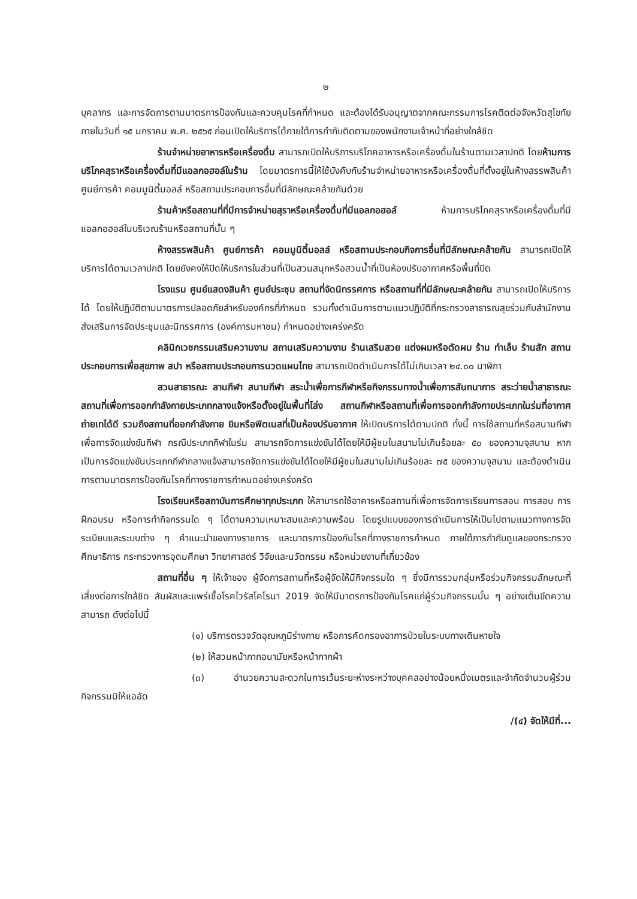๒
บุคลากร และการจัดการตามมาตรการป้องกันและควบคุมโรคที่กำหนด และต้องได้รับอนุญาตจากคณะกรรมการโรคติดต่อจังหวัดสุโขทัย ภายในวันที่ ๑๕ มกราคม พ.ศ. ๒๕๖๕ ก่อนเปิดให้บริการได้ภายใต้การกำกับติดตามของพนักงานเจ้าหน้าที่อย่างใกล้ชิด
ร้านจำหน่ายอาหารหรือเครื่องดื่ม สามารถเปิดให้บริการบริโภคอาหารหรือเครื่องดื่มในร้านตามเวลาปกติ โดยห้ามการบริโภคสุราหรือเครื่องดื่มที่มีแอลกอฮอล์ในร้าน โดยมาตรการนี้ให้ใช้บังคับกับร้านจำหน่ายอาหารหรือเครื่องดื่มที่ตั้งอยู่ในห้างสรรพสินค้า ศูนย์การค้า คอมมูนิตี้มอลล์ หรือสถานประกอบการอื่นที่มีลักษณะคล้ายกันด้วย
ร้านค้าหรือสถานที่ที่มีการจำหน่ายสุราหรือเครื่องดื่มที่มีแอลกอฮอล์ ห้ามการบริโภคสุราหรือเครื่องดื่มที่มีแอลกอฮอล์ในบริเวณร้านหรือสถานที่นั้น ๆ
ห้างสรรพสินค้า ศูนย์การค้า คอมมูนิตี้มอลล์ หรือสถานประกอบกิจการอื่นที่มีลักษณะคล้ายกัน สามารถเปิดให้บริการได้ตามเวลาปกติ โดยยังคงให้ปิดให้บริการในส่วนที่เป็นสวนสนุกหรือสวนน้ำที่เป็นห้องปรับอากาศหรือพื้นที่ปิด
โรงแรม ศูนย์แสดงสินค้า ศูนย์ประชุม สถานที่จัดนิทรรศการ หรือสถานที่ที่มีลักษณะคล้ายกัน สามารถเปิดให้บริการได้ โดยให้ปฏิบัติตามมาตรการปลอดภัยสำหรับองค์กรที่กำหนด รวมทั้งดำเนินการตามแนวปฏิบัติที่กระทรวงสาธารณสุขร่วมกับสำนักงานส่งเสริมการจัดประชุมและนิทรรศการ (องค์การมหาชน) กำหนดอย่างเคร่งครัด
คลินิกเวชกรรมเสริมความงาม สถานเสริมความงาม ร้านเสริมสวย แต่งผมหรือตัดผม ร้าน ทำเล็บ ร้านสัก สถานประกอบการเพื่อสุขภาพ สปา หรือสถานประกอบการนวดแผนไทย สามารถเปิดดำเนินการได้ไม่เกินเวลา ๒๔.๐๐ นาฬิกา
สวนสาธารณะ ลานกีฬา สนามกีฬา สระน้ำเพื่อการกีฬาหรือกิจกรรมทางน้ำเพื่อการสันทนาการ สระว่ายน้ำสาธารณะ สถานที่เพื่อการออกกำลังกายประเภทกลางแจ้งหรือตั้งอยู่ในพื้นที่โล่ง สถานกีฬาหรือสถานที่เพื่อการออกกำลังกายประเภทในร่มที่อากาศถ่ายเทได้ดี รวมถึงสถานที่ออกกำลังกาย ยิมหรือฟิตเนสที่เป็นห้องปรับอากาศ ให้เปิดบริการได้ตามปกติ ทั้งนี้ การใช้สถานที่หรือสนามกีฬาเพื่อการจัดแข่งขันกีฬา กรณีประเภทกีฬาในร่ม สามารถจัดการแข่งขันได้โดยให้มีผู้ชมในสนามไม่เกินร้อยละ ๕๐ ของความจุสนาม หากเป็นการจัดแข่งขันประเภทกีฬากลางแจ้งสามารถจัดการแข่งขันได้โดยให้มีผู้ชมในสนามไม่เกินร้อยละ ๗๕ ของความจุสนาม และต้องดำเนินการตามมาตรการป้องกันโรคที่ทางราชการกำหนดอย่างเคร่งครัด
โรงเรียนหรือสถาบันการศึกษาทุกประเภท ให้สามารถใช้อาคารหรือสถานที่เพื่อการจัดการเรียนการสอน การสอบ การฝึกอบรม หรือการทำกิจกรรมใด ๆ ได้ตามความเหมาะสมและความพร้อม โดยรูปแบบของการดำเนินการให้เป็นไปตามแนวทางการจัดระเบียบและระบบต่าง ๆ คำแนะนำของทางราชการ และมาตรการป้องกันโรคที่ทางราชการกำหนด ภายใต้การกำกับดูแลของกระทรวงศึกษาธิการ กระทรวงการอุดมศึกษา วิทยาศาสตร์ วิจัยและนวัตกรรม หรือหน่วยงานที่เกี่ยวข้อง
สถานที่อื่น ๆ ให้เจ้าของ ผู้จัดการสถานที่หรือผู้จัดให้มีกิจกรรมใด ๆ ซึ่งมีการรวมกลุ่มหรือร่วมกิจกรรมลักษณะที่เสี่ยงต่อการใกล้ชิด สัมผัสและแพร่เชื้อโรคไวรัสโคโรนา 2019 จัดให้มีมาตรการป้องกันโรคแก่ผู้ร่วมกิจกรรมนั้น ๆ อย่างเต็มขีดความสามารถ ดังต่อไปนี้
(๑) บริการตรวจวัดอุณหภูมิร่างกาย หรือการคัดกรองอาการป่วยในระบบทางเดินหายใจ
(๒) ให้สวมหน้ากากอนามัยหรือหน้ากากผ้า
(๓) อำนวยความสะดวกในการเว้นระยะห่างระหว่างบุคคลอย่างน้อยหนึ่งเมตรและจำกัดจำนวนผู้ร่วมกิจกรรมมิให้แออัด
/(๔) จัดให้มีที่...